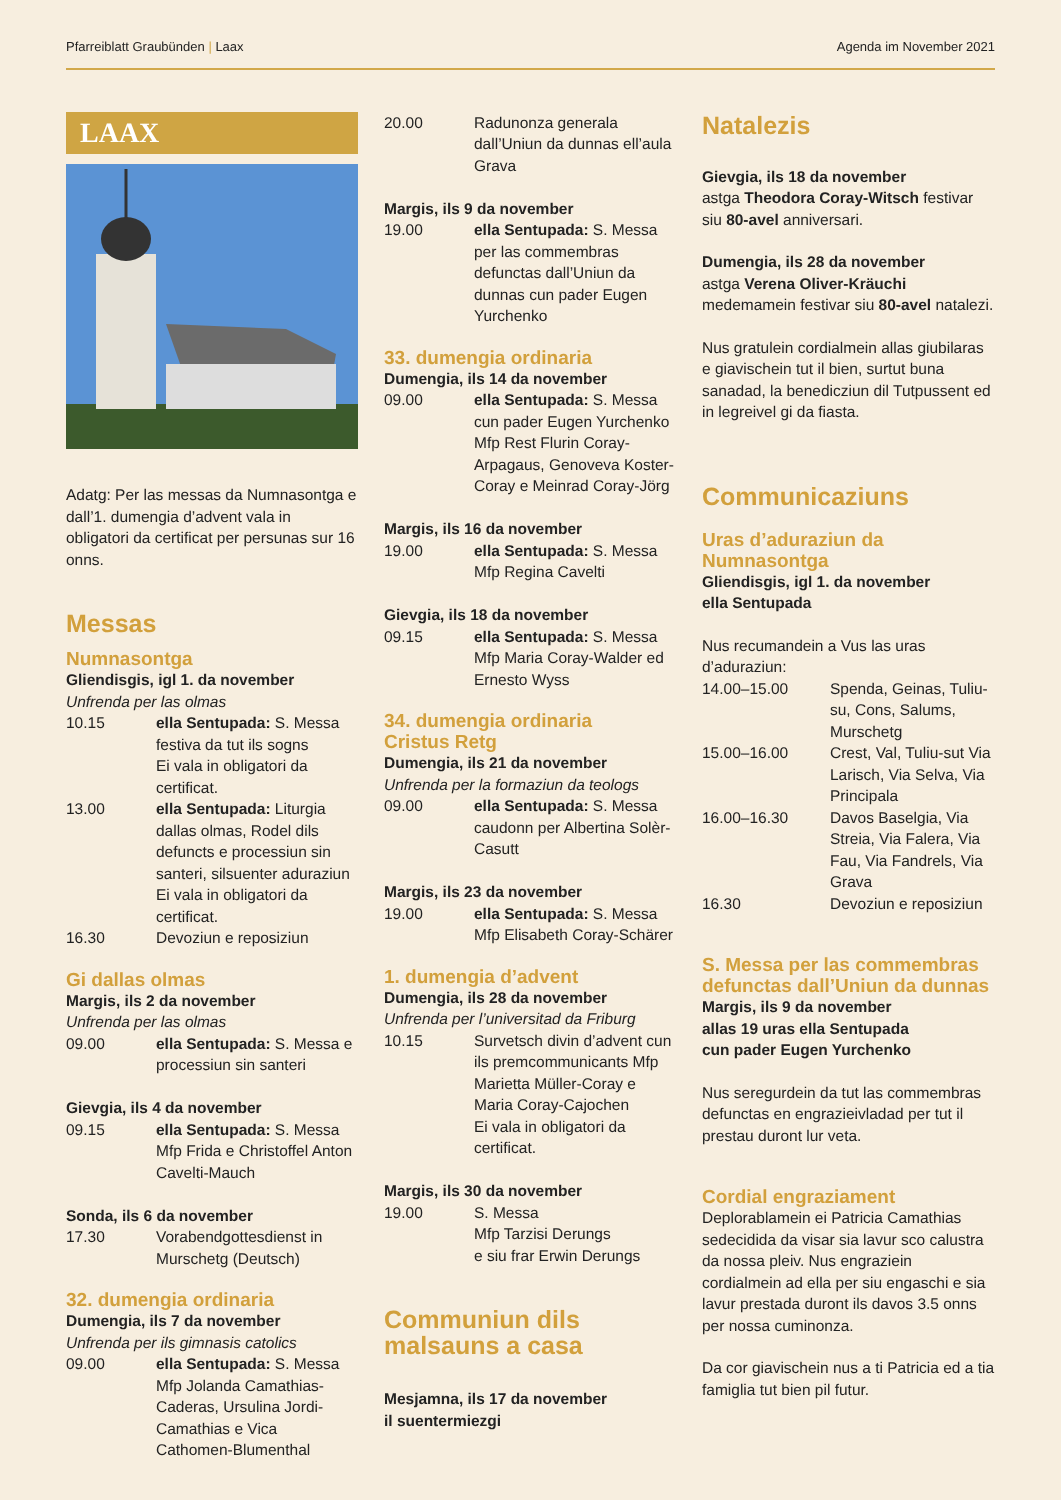Pfarreiblatt Graubünden | Laax Agenda im November 2021
LAAX
Adatg: Per las messas da Numnasontga e dall’1. dumengia d’advent vala in obligatori da certificat per persunas sur 16 onns.
Messas
Numnasontga
Gliendisgis, igl 1. da november
Unfrenda per las olmas
10.15 ella Sentupada: S. Messa festiva da tut ils sogns
Ei vala in obligatori da certificat.
13.00 ella Sentupada: Liturgia dallas olmas, Rodel dils defuncts e processiun sin santeri, silsuenter aduraziun
Ei vala in obligatori da certificat.
16.30 Devoziun e reposiziun
Gi dallas olmas
Margis, ils 2 da november
Unfrenda per las olmas
09.00 ella Sentupada: S. Messa e processiun sin santeri
Gievgia, ils 4 da november
09.15 ella Sentupada: S. Messa Mfp Frida e Christoffel Anton Cavelti-Mauch
Sonda, ils 6 da november
17.30 Vorabendgottesdienst in Murschetg (Deutsch)
32. dumengia ordinaria
Dumengia, ils 7 da november
Unfrenda per ils gimnasis catolics
09.00 ella Sentupada: S. Messa Mfp Jolanda Camathias-Caderas, Ursulina Jordi-Camathias e Vica Cathomen-Blumenthal
20.00 Radunonza generala dall’Uniun da dunnas ell’aula Grava
Margis, ils 9 da november
19.00 ella Sentupada: S. Messa per las commembras defunctas dall’Uniun da dunnas cun pader Eugen Yurchenko
33. dumengia ordinaria
Dumengia, ils 14 da november
09.00 ella Sentupada: S. Messa cun pader Eugen Yurchenko Mfp Rest Flurin Coray-Arpagaus, Genoveva Koster-Coray e Meinrad Coray-Jörg
Margis, ils 16 da november
19.00 ella Sentupada: S. Messa Mfp Regina Cavelti
Gievgia, ils 18 da november
09.15 ella Sentupada: S. Messa Mfp Maria Coray-Walder ed Ernesto Wyss
34. dumengia ordinaria
Cristus Retg
Dumengia, ils 21 da november
Unfrenda per la formaziun da teologs
09.00 ella Sentupada: S. Messa caudonn per Albertina Solèr-Casutt
Margis, ils 23 da november
19.00 ella Sentupada: S. Messa Mfp Elisabeth Coray-Schärer
1. dumengia d’advent
Dumengia, ils 28 da november
Unfrenda per l’universitad da Friburg
10.15 Survetsch divin d’advent cun ils premcommunicants Mfp Marietta Müller-Coray e Maria Coray-Cajochen
Ei vala in obligatori da certificat.
Margis, ils 30 da november
19.00 S. Messa
Mfp Tarzisi Derungs
e siu frar Erwin Derungs
Communiun dils malsauns a casa
Mesjamna, ils 17 da november
il suentermiezgi
Natalezis
Gievgia, ils 18 da november
astga Theodora Coray-Witsch festivar siu 80-avel anniversari.
Dumengia, ils 28 da november
astga Verena Oliver-Kräuchi medemamein festivar siu 80-avel natalezi.
Nus gratulein cordialmein allas giubilaras e giavischein tut il bien, surtut buna sanadad, la benedicziun dil Tutpussent ed in legreivel gi da fiasta.
Communicaziuns
Uras d’aduraziun da Numnasontga
Gliendisgis, igl 1. da november
ella Sentupada
Nus recumandein a Vus las uras d’aduraziun:
14.00–15.00 Spenda, Geinas, Tuliu-su, Cons, Salums, Murschetg
15.00–16.00 Crest, Val, Tuliu-sut Via Larisch, Via Selva, Via Principala
16.00–16.30 Davos Baselgia, Via Streia, Via Falera, Via Fau, Via Fandrels, Via Grava
16.30 Devoziun e reposiziun
S. Messa per las commembras defunctas dall’Uniun da dunnas
Margis, ils 9 da november
allas 19 uras ella Sentupada
cun pader Eugen Yurchenko
Nus seregurdein da tut las commembras defunctas en engrazieivladad per tut il prestau duront lur veta.
Cordial engraziament
Deplorablamein ei Patricia Camathias sedecidida da visar sia lavur sco calustra da nossa pleiv. Nus engraziein cordialmein ad ella per siu engaschi e sia lavur prestada duront ils davos 3.5 onns per nossa cuminonza.
Da cor giavischein nus a ti Patricia ed a tia famiglia tut bien pil futur.